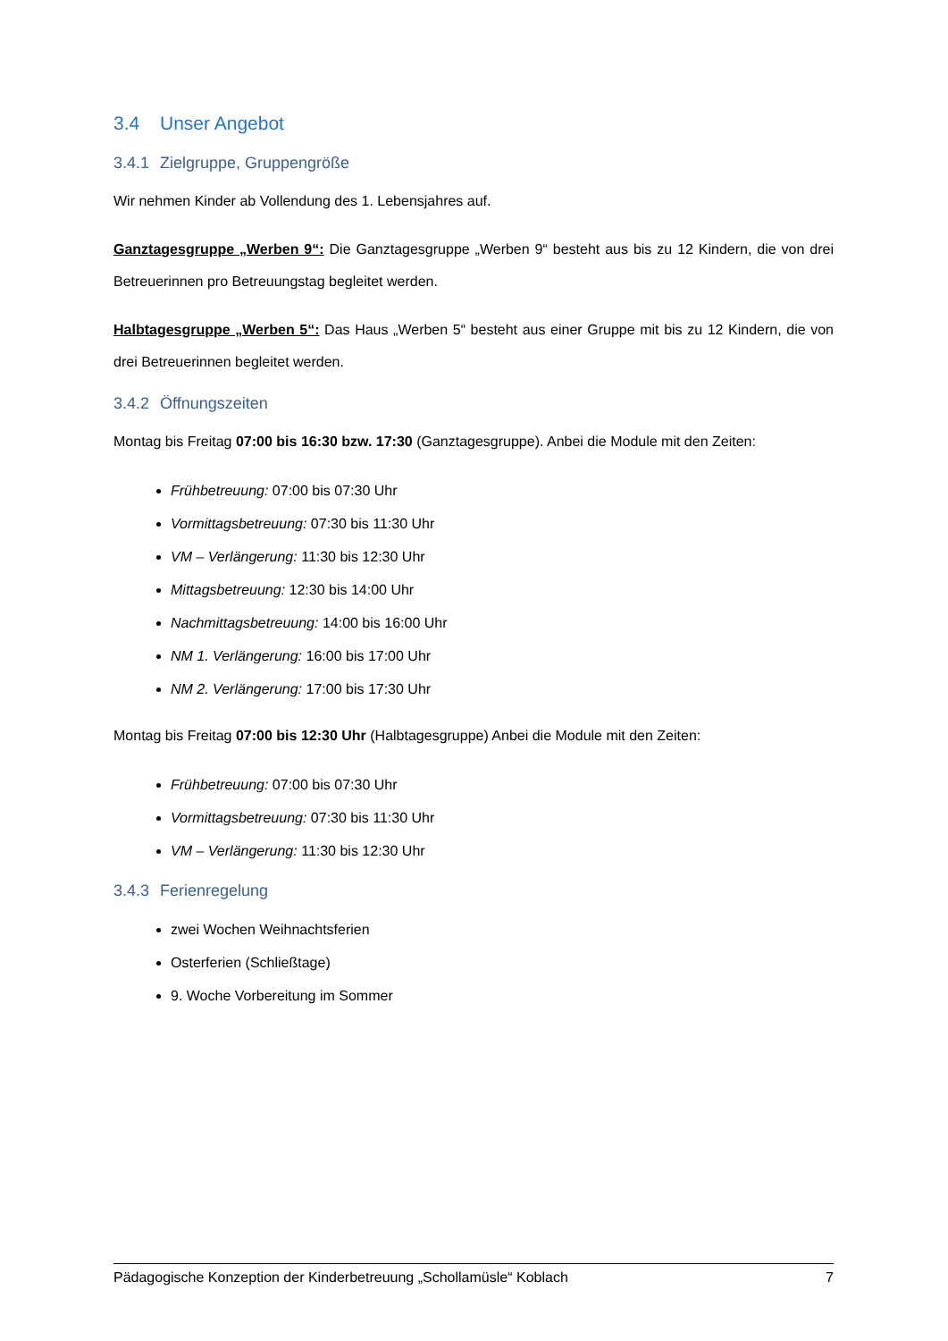3.4 Unser Angebot
3.4.1 Zielgruppe, Gruppengröße
Wir nehmen Kinder ab Vollendung des 1. Lebensjahres auf.
Ganztagesgruppe „Werben 9“: Die Ganztagesgruppe „Werben 9“ besteht aus bis zu 12 Kindern, die von drei Betreuerinnen pro Betreuungstag begleitet werden.
Halbtagesgruppe „Werben 5“: Das Haus „Werben 5“ besteht aus einer Gruppe mit bis zu 12 Kindern, die von drei Betreuerinnen begleitet werden.
3.4.2 Öffnungszeiten
Montag bis Freitag 07:00 bis 16:30 bzw. 17:30 (Ganztagesgruppe). Anbei die Module mit den Zeiten:
Frühbetreuung: 07:00 bis 07:30 Uhr
Vormittagsbetreuung: 07:30 bis 11:30 Uhr
VM – Verlängerung: 11:30 bis 12:30 Uhr
Mittagsbetreuung: 12:30 bis 14:00 Uhr
Nachmittagsbetreuung: 14:00 bis 16:00 Uhr
NM 1. Verlängerung: 16:00 bis 17:00 Uhr
NM 2. Verlängerung: 17:00 bis 17:30 Uhr
Montag bis Freitag 07:00 bis 12:30 Uhr (Halbtagesgruppe) Anbei die Module mit den Zeiten:
Frühbetreuung: 07:00 bis 07:30 Uhr
Vormittagsbetreuung: 07:30 bis 11:30 Uhr
VM – Verlängerung: 11:30 bis 12:30 Uhr
3.4.3 Ferienregelung
zwei Wochen Weihnachtsferien
Osterferien (Schließtage)
9. Woche Vorbereitung im Sommer
Pädagogische Konzeption der Kinderbetreuung „Schollamüsle“ Koblach 7